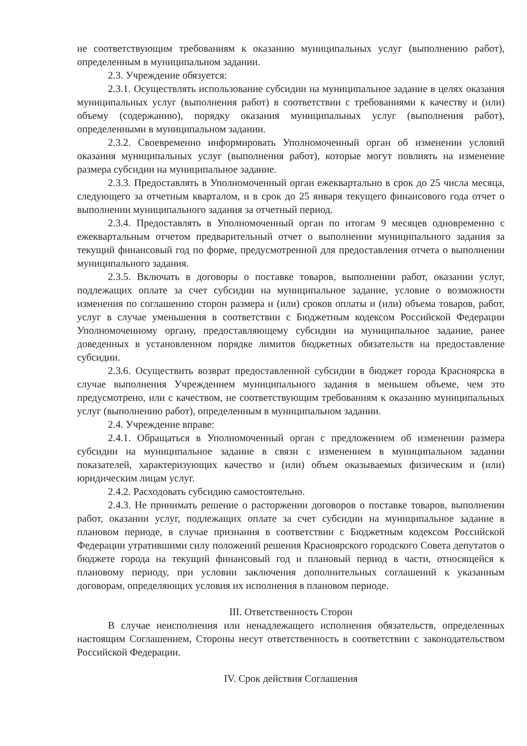не соответствующим требованиям к оказанию муниципальных услуг (выполнению работ), определенным в муниципальном задании.
2.3. Учреждение обязуется:
2.3.1. Осуществлять использование субсидии на муниципальное задание в целях оказания муниципальных услуг (выполнения работ) в соответствии с требованиями к качеству и (или) объему (содержанию), порядку оказания муниципальных услуг (выполнения работ), определенными в муниципальном задании.
2.3.2. Своевременно информировать Уполномоченный орган об изменении условий оказания муниципальных услуг (выполнения работ), которые могут повлиять на изменение размера субсидии на муниципальное задание.
2.3.3. Предоставлять в Уполномоченный орган ежеквартально в срок до 25 числа месяца, следующего за отчетным кварталом, и в срок до 25 января текущего финансового года отчет о выполнении муниципального задания за отчетный период.
2.3.4. Предоставлять в Уполномоченный орган по итогам 9 месяцев одновременно с ежеквартальным отчетом предварительный отчет о выполнении муниципального задания за текущий финансовый год по форме, предусмотренной для предоставления отчета о выполнении муниципального задания.
2.3.5. Включать в договоры о поставке товаров, выполнении работ, оказании услуг, подлежащих оплате за счет субсидии на муниципальное задание, условие о возможности изменения по соглашению сторон размера и (или) сроков оплаты и (или) объема товаров, работ, услуг в случае уменьшения в соответствии с Бюджетным кодексом Российской Федерации Уполномоченному органу, предоставляющему субсидии на муниципальное задание, ранее доведенных в установленном порядке лимитов бюджетных обязательств на предоставление субсидии.
2.3.6. Осуществить возврат предоставленной субсидии в бюджет города Красноярска в случае выполнения Учреждением муниципального задания в меньшем объеме, чем это предусмотрено, или с качеством, не соответствующим требованиям к оказанию муниципальных услуг (выполнению работ), определенным в муниципальном задании.
2.4. Учреждение вправе:
2.4.1. Обращаться в Уполномоченный орган с предложением об изменении размера субсидии на муниципальное задание в связи с изменением в муниципальном задании показателей, характеризующих качество и (или) объем оказываемых физическим и (или) юридическим лицам услуг.
2.4.2. Расходовать субсидию самостоятельно.
2.4.3. Не принимать решение о расторжении договоров о поставке товаров, выполнении работ, оказании услуг, подлежащих оплате за счет субсидии на муниципальное задание в плановом периоде, в случае признания в соответствии с Бюджетным кодексом Российской Федерации утратившими силу положений решения Красноярского городского Совета депутатов о бюджете города на текущий финансовый год и плановый период в части, относящейся к плановому периоду, при условии заключения дополнительных соглашений к указанным договорам, определяющих условия их исполнения в плановом периоде.
III. Ответственность Сторон
В случае неисполнения или ненадлежащего исполнения обязательств, определенных настоящим Соглашением, Стороны несут ответственность в соответствии с законодательством Российской Федерации.
IV. Срок действия Соглашения